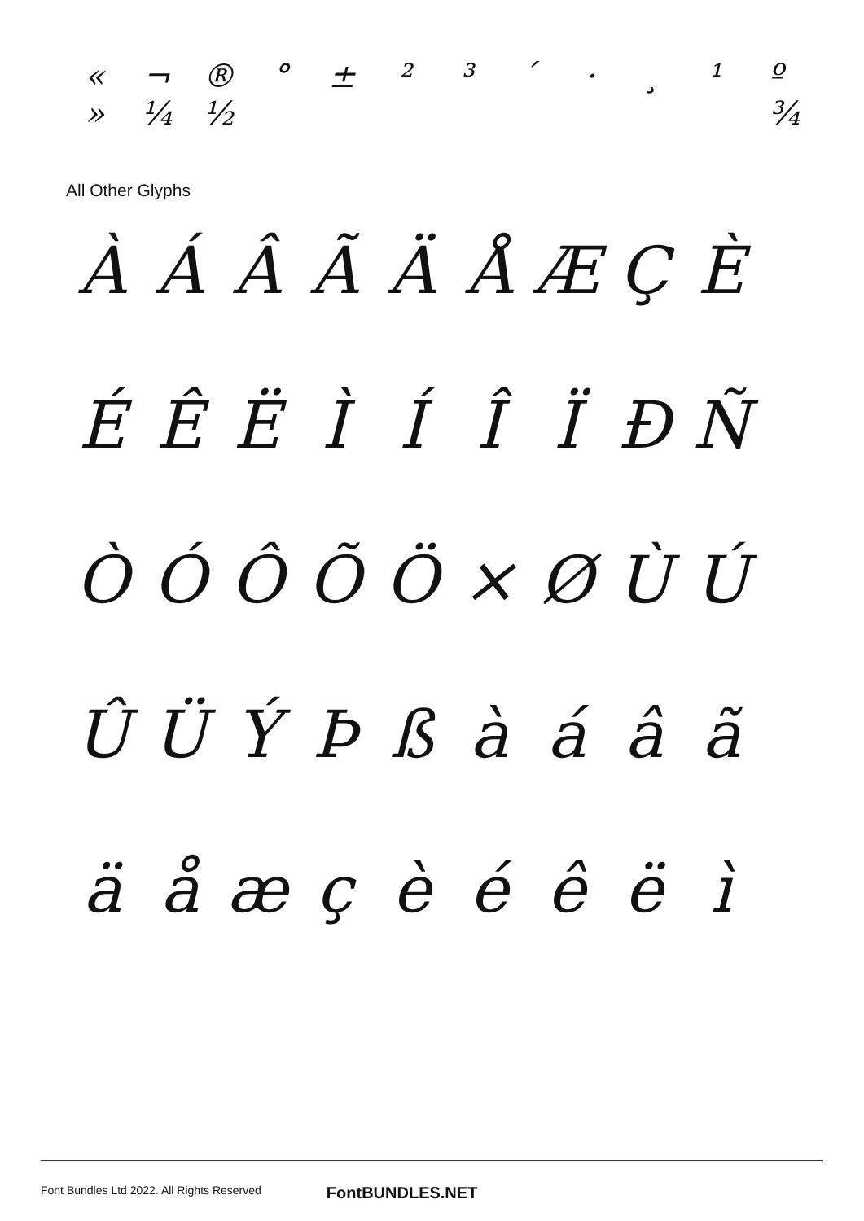« ¬ ® ° ± ²³ ´ · ¸ ¹ º » ¼ ½ ¾
All Other Glyphs
ÀÁÂÃÄÅÆÇÈ ÉÊËÌÍÎÏÐÑ ÒÓÔÕÖ × ØÙÚ ÛÜÝÞßàáâã äåæçèéêëì
Font Bundles Ltd 2022. All Rights Reserved FontBUNDLES.NET